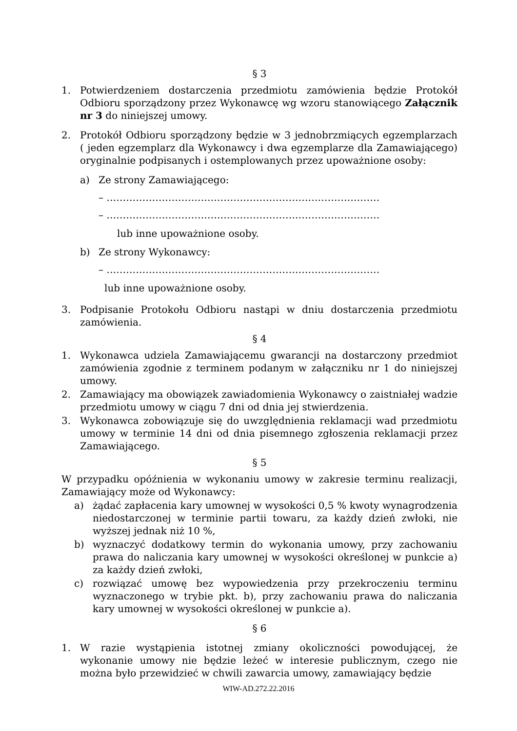§ 3
1. Potwierdzeniem dostarczenia przedmiotu zamówienia będzie Protokół Odbioru sporządzony przez Wykonawcę wg wzoru stanowiącego Załącznik nr 3 do niniejszej umowy.
2. Protokół Odbioru sporządzony będzie w 3 jednobrzmiących egzemplarzach ( jeden egzemplarz dla Wykonawcy i dwa egzemplarze dla Zamawiającego) oryginalnie podpisanych i ostemplowanych przez upoważnione osoby:
a) Ze strony Zamawiającego:
– …………………………………………………………………………
– …………………………………………………………………………
lub inne upoważnione osoby.
b) Ze strony Wykonawcy:
– …………………………………………………………………………
lub inne upoważnione osoby.
3. Podpisanie Protokołu Odbioru nastąpi w dniu dostarczenia przedmiotu zamówienia.
§ 4
1. Wykonawca udziela Zamawiającemu gwarancji na dostarczony przedmiot zamówienia zgodnie z terminem podanym w załączniku nr 1 do niniejszej umowy.
2. Zamawiający ma obowiązek zawiadomienia Wykonawcy o zaistniałej wadzie przedmiotu umowy w ciągu 7 dni od dnia jej stwierdzenia.
3. Wykonawca zobowiązuje się do uwzględnienia reklamacji wad przedmiotu umowy w terminie 14 dni od dnia pisemnego zgłoszenia reklamacji przez Zamawiającego.
§ 5
W przypadku opóźnienia w wykonaniu umowy w zakresie terminu realizacji, Zamawiający może od Wykonawcy:
a) żądać zapłacenia kary umownej w wysokości 0,5 % kwoty wynagrodzenia niedostarczonej w terminie partii towaru, za każdy dzień zwłoki, nie wyższej jednak niż 10 %,
b) wyznaczyć dodatkowy termin do wykonania umowy, przy zachowaniu prawa do naliczania kary umownej w wysokości określonej w punkcie a) za każdy dzień zwłoki,
c) rozwiązać umowę bez wypowiedzenia przy przekroczeniu terminu wyznaczonego w trybie pkt. b), przy zachowaniu prawa do naliczania kary umownej w wysokości określonej w punkcie a).
§ 6
1. W razie wystąpienia istotnej zmiany okoliczności powodującej, że wykonanie umowy nie będzie leżeć w interesie publicznym, czego nie można było przewidzieć w chwili zawarcia umowy, zamawiający będzie
WIW-AD.272.22.2016